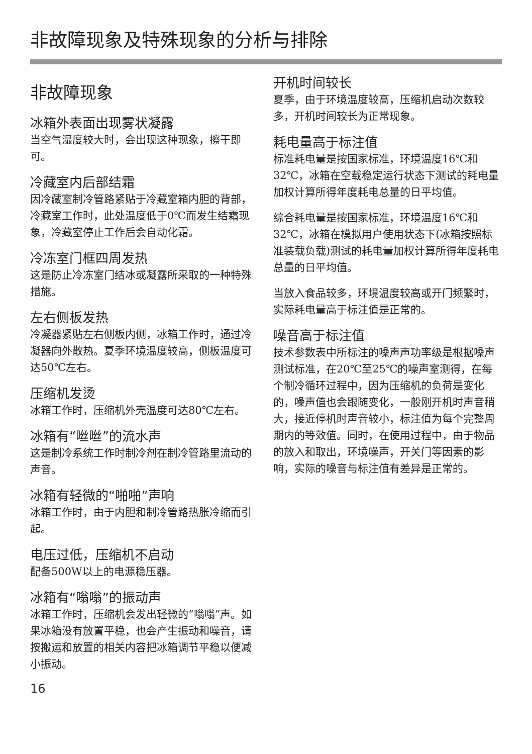非故障现象及特殊现象的分析与排除
非故障现象
冰箱外表面出现雾状凝露
当空气湿度较大时，会出现这种现象，擦干即可。
冷藏室内后部结霜
因冷藏室制冷管路紧贴于冷藏室箱内胆的背部，冷藏室工作时，此处温度低于0℃而发生结霜现象，冷藏室停止工作后会自动化霜。
冷冻室门框四周发热
这是防止冷冻室门结冰或凝露所采取的一种特殊措施。
左右侧板发热
冷凝器紧贴左右侧板内侧，冰箱工作时，通过冷凝器向外散热。夏季环境温度较高，侧板温度可达50℃左右。
压缩机发烫
冰箱工作时，压缩机外壳温度可达80℃左右。
冰箱有“咝咝”的流水声
这是制冷系统工作时制冷剂在制冷管路里流动的声音。
冰箱有轻微的“啪啪”声响
冰箱工作时，由于内胆和制冷管路热胀冷缩而引起。
电压过低，压缩机不启动
配备500W以上的电源稳压器。
冰箱有“嗡嗡”的振动声
冰箱工作时，压缩机会发出轻微的“嗡嗡”声。如果冰箱没有放置平稳，也会产生振动和噪音，请按搬运和放置的相关内容把冰箱调节平稳以便减小振动。
16
开机时间较长
夏季，由于环境温度较高，压缩机启动次数较多，开机时间较长为正常现象。
耗电量高于标注值
标准耗电量是按国家标准，环境温度16℃和32℃，冰箱在空载稳定运行状态下测试的耗电量加权计算所得年度耗电总量的日平均值。
综合耗电量是按国家标准，环境温度16℃和32℃，冰箱在模拟用户使用状态下(冰箱按照标准装载负载)测试的耗电量加权计算所得年度耗电总量的日平均值。
当放入食品较多，环境温度较高或开门频繁时，实际耗电量高于标注值是正常的。
噪音高于标注值
技术参数表中所标注的噪声声功率级是根据噪声测试标准，在20℃至25℃的噪声室测得，在每个制冷循环过程中，因为压缩机的负荷是变化的，噪声值也会跟随变化，一般刚开机时声音稍大，接近停机时声音较小，标注值为每个完整周期内的等效值。同时，在使用过程中，由于物品的放入和取出，环境噪声，开关门等因素的影响，实际的噪音与标注值有差异是正常的。